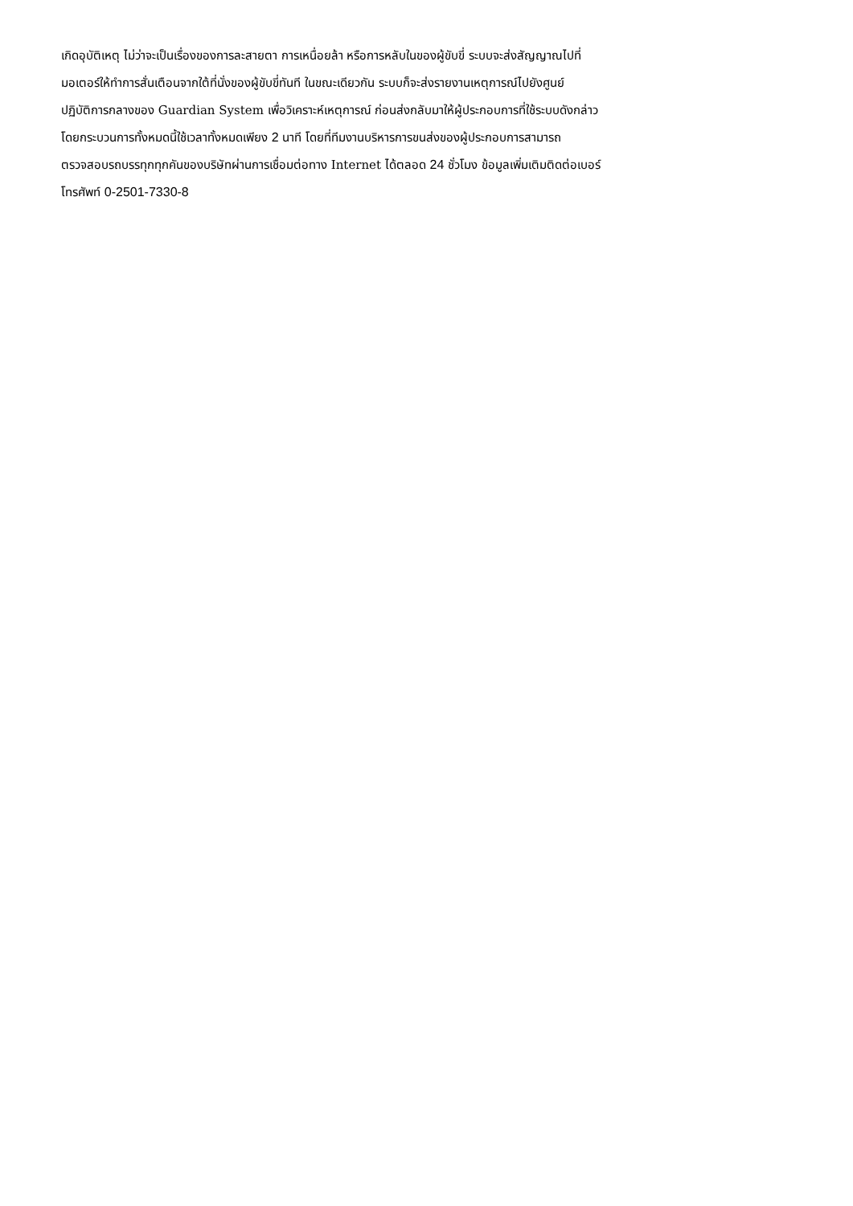เกิดอุบัติเหตุ ไม่ว่าจะเป็นเรื่องของการละสายตา การเหนื่อยล้า หรือการหลับในของผู้ขับขี่ ระบบจะส่งสัญญาณไปที่
มอเตอร์ให้ทำการสั่นเตือนจากใต้ที่นั่งของผู้ขับขี่ทันที ในขณะเดียวกัน ระบบก็จะส่งรายงานเหตุการณ์ไปยังศูนย์
ปฏิบัติการกลางของ Guardian System เพื่อวิเคราะห์เหตุการณ์ ก่อนส่งกลับมาให้ผู้ประกอบการที่ใช้ระบบดังกล่าว
โดยกระบวนการทั้งหมดนี้ใช้เวลาทั้งหมดเพียง 2 นาที โดยที่ทีมงานบริหารการขนส่งของผู้ประกอบการสามารถ
ตรวจสอบรถบรรทุกทุกคันของบริษัทผ่านการเชื่อมต่อทาง Internet ได้ตลอด 24 ชั่วโมง ข้อมูลเพิ่มเติมติดต่อเบอร์
โทรศัพท์ 0-2501-7330-8